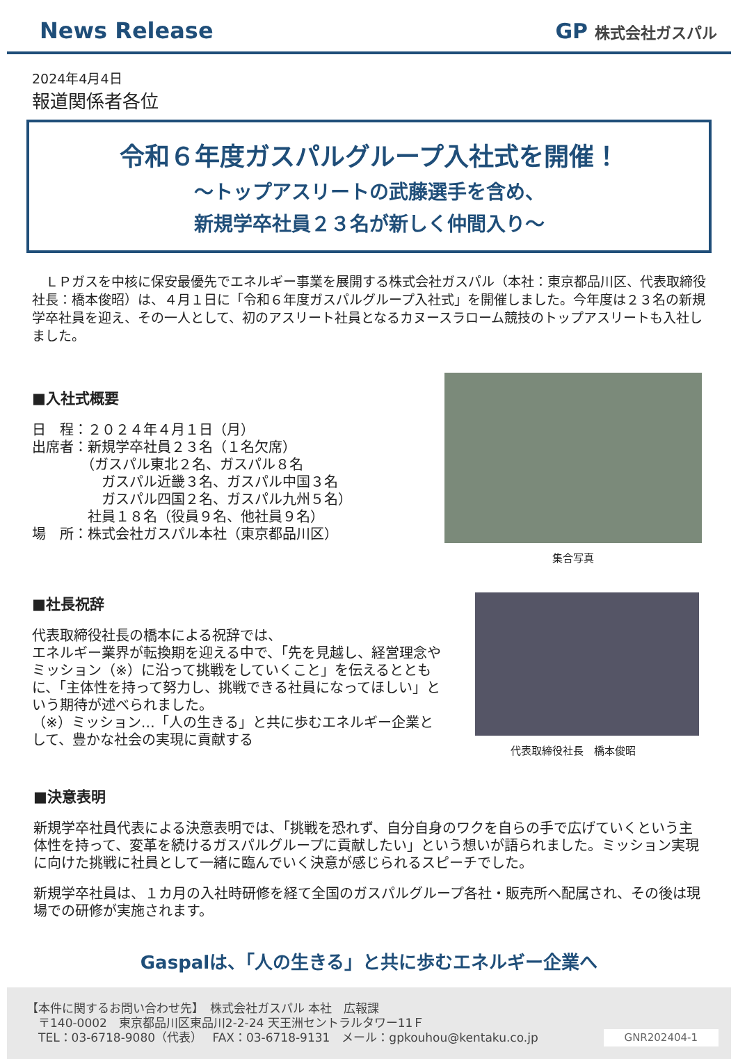News Release GP 株式会社ガスパル
2024年4月4日
報道関係者各位
令和６年度ガスパルグループ入社式を開催！
～トップアスリートの武藤選手を含め、
新規学卒社員２３名が新しく仲間入り～
　ＬＰガスを中核に保安最優先でエネルギー事業を展開する株式会社ガスパル（本社：東京都品川区、代表取締役社長：橋本俊昭）は、４月１日に「令和６年度ガスパルグループ入社式」を開催しました。今年度は２３名の新規学卒社員を迎え、その一人として、初のアスリート社員となるカヌースラローム競技のトップアスリートも入社しました。
■入社式概要
日　程：２０２４年４月１日（月）
出席者：新規学卒社員２３名（１名欠席）
　　　　（ガスパル東北２名、ガスパル８名
　　　　　ガスパル近畿３名、ガスパル中国３名
　　　　　ガスパル四国２名、ガスパル九州５名）
　　　　社員１８名（役員９名、他社員９名）
場　所：株式会社ガスパル本社（東京都品川区）
集合写真
■社長祝辞
代表取締役社長の橋本による祝辞では、
エネルギー業界が転換期を迎える中で、「先を見越し、経営理念やミッション（※）に沿って挑戦をしていくこと」を伝えるとともに、「主体性を持って努力し、挑戦できる社員になってほしい」という期待が述べられました。
（※）ミッション…「人の生きる」と共に歩むエネルギー企業として、豊かな社会の実現に貢献する
代表取締役社長　橋本俊昭
■決意表明
新規学卒社員代表による決意表明では、「挑戦を恐れず、自分自身のワクを自らの手で広げていくという主体性を持って、変革を続けるガスパルグループに貢献したい」という想いが語られました。ミッション実現に向けた挑戦に社員として一緒に臨んでいく決意が感じられるスピーチでした。
新規学卒社員は、１カ月の入社時研修を経て全国のガスパルグループ各社・販売所へ配属され、その後は現場での研修が実施されます。
Gaspalは、「人の生きる」と共に歩むエネルギー企業へ
【本件に関するお問い合わせ先】　株式会社ガスパル 本社　広報課
　〒140-0002　東京都品川区東品川2-2-24 天王洲セントラルタワー11Ｆ
　TEL：03-6718-9080（代表）　 FAX：03-6718-9131　メール：gpkouhou@kentaku.co.jp
GNR202404-1